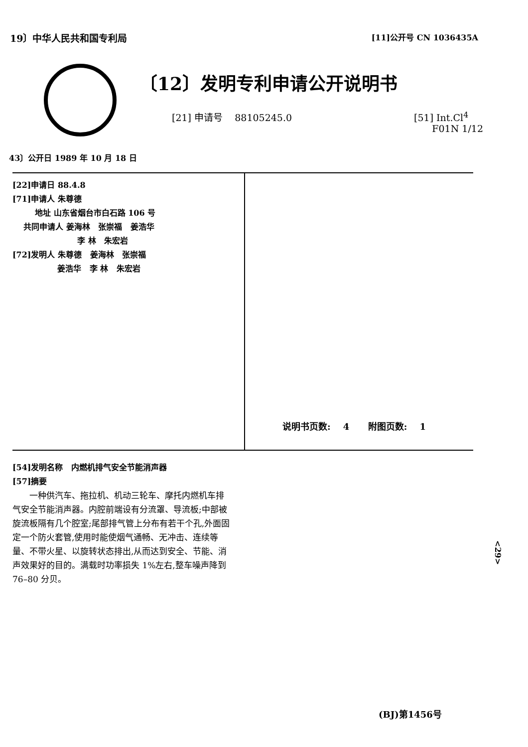19〕中华人民共和国专利局 [11]公开号 CN 1036435A
〔12〕发明专利申请公开说明书
[21] 申请号 88105245.0 [51] Int.Cl<sup>4</sup>
F01N 1/12
43〕公开日 1989 年 10 月 18 日
[22]申请日 88.4.8
[71]申请人 朱尊德
地址 山东省烟台市白石路 106 号
共同申请人 姜海林 张崇福 姜浩华
李 林 朱宏岩
[72]发明人 朱尊德 姜海林 张崇福
姜浩华 李 林 朱宏岩
说明书页数: 4 附图页数: 1
[54]发明名称 内燃机排气安全节能消声器
[57]摘要
一种供汽车、拖拉机、机动三轮车、摩托内燃机车排气安全节能消声器。内腔前端设有分流罩、导流板;中部被旋流板隔有几个腔室;尾部排气管上分布有若干个孔,外面固定一个防火套管,使用时能使烟气通畅、无冲击、连续等量、不带火星、以旋转状态排出,从而达到安全、节能、消声效果好的目的。满载时功率损失 1%左右,整车噪声降到 76–80 分贝。
<29>
(BJ)第1456号